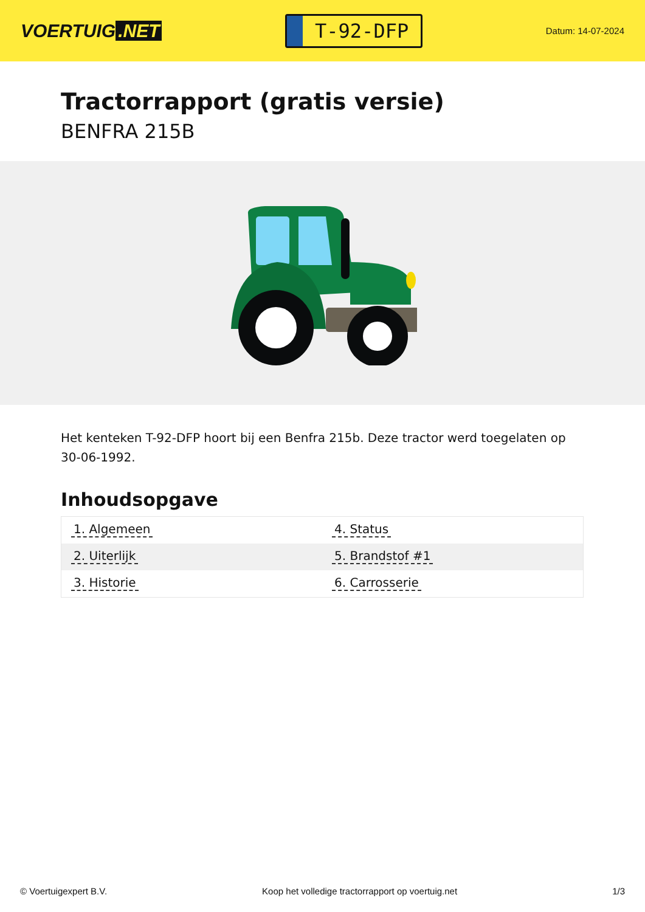VOERTUIG.NET
T-92-DFP
Datum: 14-07-2024
Tractorrapport (gratis versie)
BENFRA 215B
Het kenteken T-92-DFP hoort bij een Benfra 215b. Deze tractor werd toegelaten op 30-06-1992.
Inhoudsopgave
| 1. Algemeen | 4. Status |
| 2. Uiterlijk | 5. Brandstof #1 |
| 3. Historie | 6. Carrosserie |
© Voertuigexpert B.V. Koop het volledige tractorrapport op voertuig.net 1/3